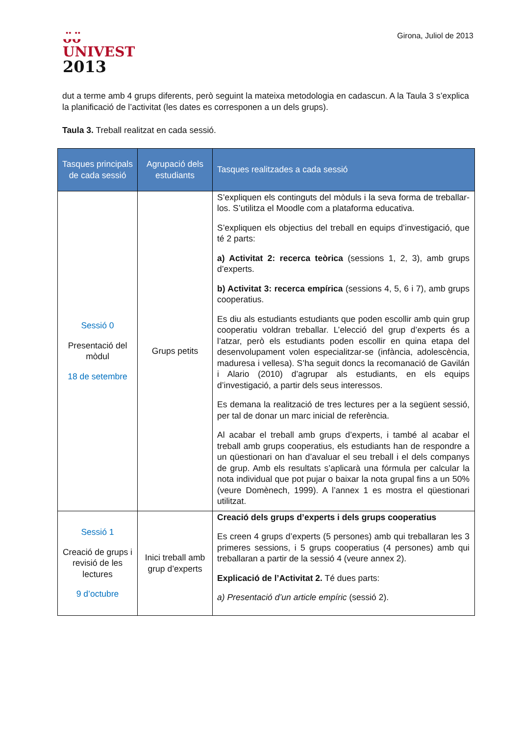ᴗ̈ᴗ̈
UNIVEST
2013
Girona, Juliol de 2013
dut a terme amb 4 grups diferents, però seguint la mateixa metodologia en cadascun. A la Taula 3 s’explica la planificació de l’activitat (les dates es corresponen a un dels grups).
Taula 3. Treball realitzat en cada sessió.
| Tasques principals de cada sessió | Agrupació dels estudiants | Tasques realitzades a cada sessió |
| --- | --- | --- |
| Sessió 0 Presentació del mòdul 18 de setembre | Grups petits | S’expliquen els continguts del mòduls i la seva forma de treballar-los. S’utilitza el Moodle com a plataforma educativa. S’expliquen els objectius del treball en equips d’investigació, que té 2 parts: a) Activitat 2: recerca teòrica (sessions 1, 2, 3), amb grups d’experts. b) Activitat 3: recerca empírica (sessions 4, 5, 6 i 7), amb grups cooperatius. Es diu als estudiants estudiants que poden escollir amb quin grup cooperatiu voldran treballar. L’elecció del grup d’experts és a l’atzar, però els estudiants poden escollir en quina etapa del desenvolupament volen especialitzar-se (infància, adolescència, maduresa i vellesa). S’ha seguit doncs la recomanació de Gavilán i Alario (2010) d’agrupar als estudiants, en els equips d’investigació, a partir dels seus interessos. Es demana la realització de tres lectures per a la següent sessió, per tal de donar un marc inicial de referència. Al acabar el treball amb grups d’experts, i també al acabar el treball amb grups cooperatius, els estudiants han de respondre a un qüestionari on han d’avaluar el seu treball i el dels companys de grup. Amb els resultats s’aplicarà una fórmula per calcular la nota individual que pot pujar o baixar la nota grupal fins a un 50% (veure Domènech, 1999). A l’annex 1 es mostra el qüestionari utilitzat. |
| Sessió 1 Creació de grups i revisió de les lectures 9 d’octubre | Inici treball amb grup d’experts | Creació dels grups d’experts i dels grups cooperatius Es creen 4 grups d’experts (5 persones) amb qui treballaran les 3 primeres sessions, i 5 grups cooperatius (4 persones) amb qui treballaran a partir de la sessió 4 (veure annex 2). Explicació de l’Activitat 2. Té dues parts: a) Presentació d’un article empíric (sessió 2). |